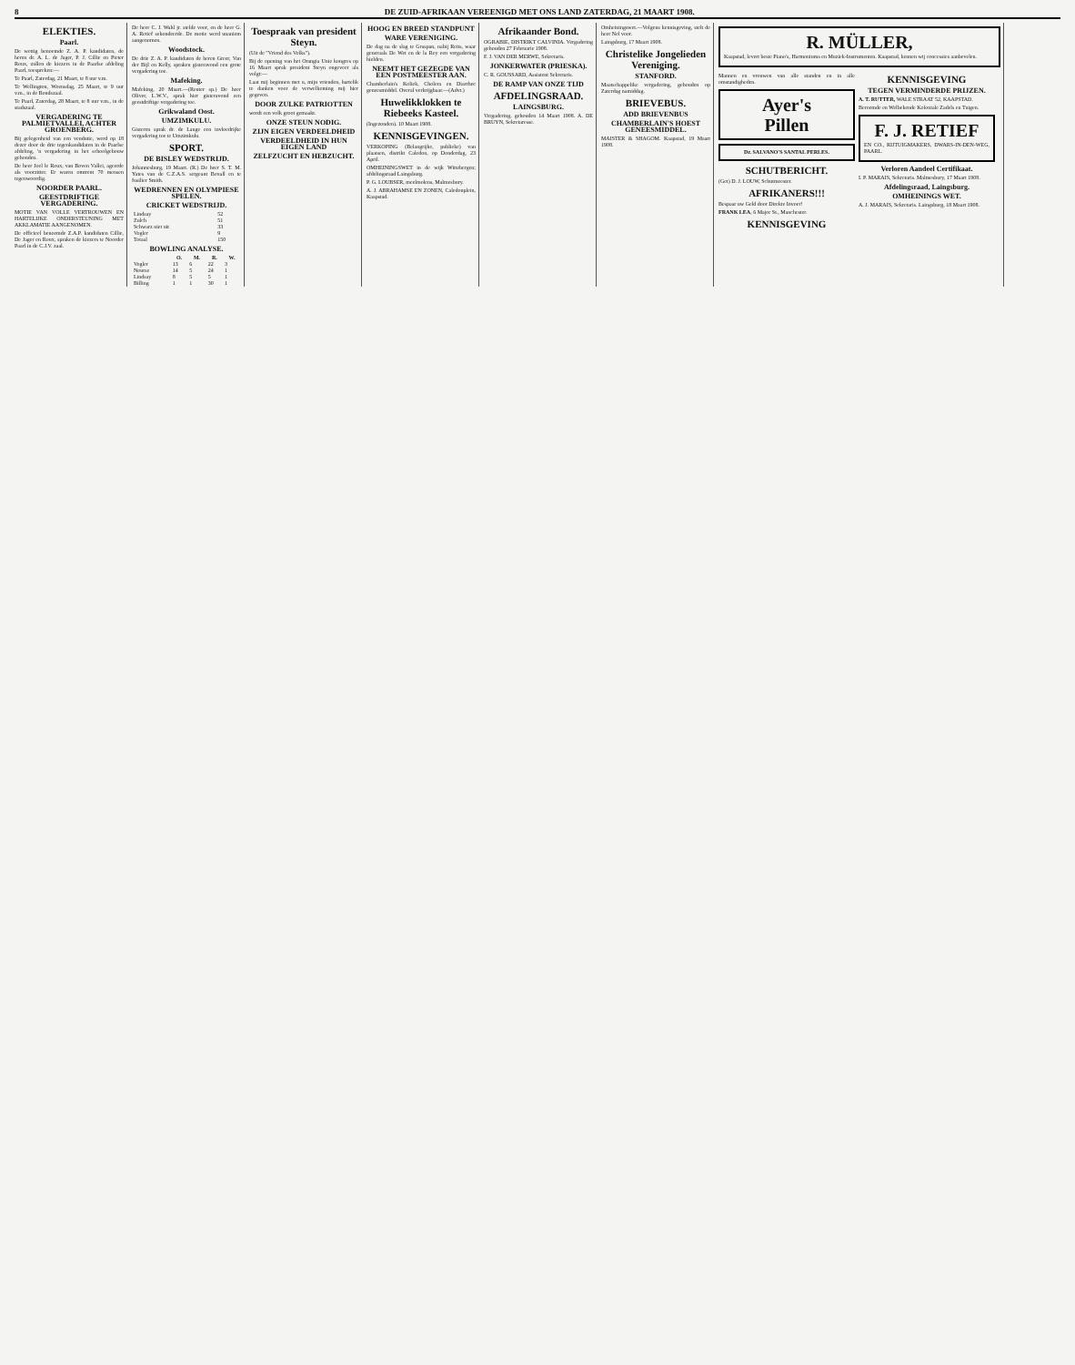8 DE ZUID-AFRIKAAN VEREENIGD MET ONS LAND ZATERDAG, 21 MAART 1908.
ELEKTIES.
Paarl.
De wettig benoemde Z. A. P. kandidaten, de heren dr. A. L. de Jager, P. J. Cillie en Pieter Roux, zullen de kiezers in de Paarlse afdeling Paarl, toespreken:—
Te Paarl, Zaterdag, 21 Maart, te 8 uur v.m.
Te Wellington, Woensdag, 25 Maart, te 9 uur v.m., in de Bondszaal.
Te Paarl, Zaterdag, 28 Maart, te 8 uur v.m., in de stadszaal.
VERGADERING TE PALMIETVALLEI, ACHTER GROENBERG.
Bij gelegenheid van een vendutie, werd op 18 dezer door de drie tegenkandidaten in de Paarlse afdeling, 'n vergadering in het schoolgebouw gehouden.
De heer Joel le Roux, van Boven Vallei, ageerde als voorzitter. Er waren omtrent 70 mensen tegenwoordig.
NOORDER PAARL.
GEESTDRIFTIGE VERGADERING.
MOTIE VAN VOLLE VERTROUWEN EN HARTELIJKE ONDERSTEUNING MET AKKLAMATIE AANGENOMEN.
De officieel benoemde Z.A.P. kandidaten Cillie, De Jager en Roux, spraken de kiezers te Noorder Paarl in de C.J.V. zaal.
De heer C. J. Wahl jr. stelde voor, en de heer G. A. Retief sekondeerde. De motie werd unaniem aangenomen.
Woodstock.
De drie Z. A. P. kandidaten de heren Greer, Van der Bijl en Kelly, spraken gisteravond een grote vergadering toe.
Mafeking.
Mafeking, 20 Maart.—(Reuter sp.) De heer Oliver, L.W.V., sprak hier gisteravond een geestdriftige vergadering toe.
Grikwaland Oost.
UMZIMKULU.
Gisteren sprak dr. de Lange een invloedrijke vergadering toe te Umzimkulu.
SPORT.
DE BISLEY WEDSTRIJD.
Johannesburg, 19 Maart. (R.) De heer S. T. M. Yates van de C.Z.A.S. sergeant Boxall en te fusilier Smith.
WEDRENNEN EN OLYMPIESE SPELEN.
CRICKET WEDSTRIJD.
| Lindsay | 52 |
| Zulch | 51 |
| Schwarz niet uit | 33 |
| Vogler | 9 |
| Totaal | 150 |
BOWLING ANALYSE.
| | O. | M. | R. | W. |
| --- | --- | --- | --- | --- |
| Vogler | 13 | 6 | 22 | 3 |
| Nourse | 14 | 5 | 24 | 1 |
| Lindsay | 8 | 5 | 5 | 1 |
| Billing | 1 | 1 | 30 | 1 |
Toespraak van president Steyn.
(Uit de "Vriend des Volks").
Bij de opening van het Orangia Unie kongres op 16 Maart sprak president Steyn ongeveer als volgt:—
Laat mij beginnen met u, mijn vrienden, hartelik te danken voor de verwelkoming mij hier gegeven.
DOOR ZULKE PATRIOTTEN
wordt een volk groot gemaakt.
ONZE STEUN NODIG.
ZIJN EIGEN VERDEELDHEID
VERDEELDHEID IN HUN EIGEN LAND
ZELFZUCHT EN HEBZUCHT.
HOOG EN BREED STANDPUNT
WARE VERENIGING.
De dag na de slag te Graspan, nabij Reits, waar generaals De Wet en de la Rey een vergadering hielden.
NEEMT HET GEZEGDE VAN EEN POSTMEESTER AAN.
Chamberlain's Koliek, Cholera en Diarrhee geneesmiddel. Overal verkrijgbaar.—(Advt.)
Huwelikklokken te Riebeeks Kasteel.
(Ingezonden). 10 Maart 1908.
KENNISGEVINGEN.
VERKOPING (Belangrijke, publieke) van plaatsen, distrikt Caledon, op Donderdag, 23 April.
OMHEININGSWET in de wijk Wittebergen; afdelingsraad Laingsburg.
P. G. LOUBSER, meelmolens, Malmesbury.
A. J. ABRAHAMSE EN ZONEN, Caledonplein, Kaapstad.
Afrikaander Bond.
OGRABIE, DISTRIKT CALVINIA. Vergadering gehouden 27 Februarie 1908.
F. J. VAN DER MERWE, Sekretaris.
JONKERWATER (PRIESKA).
C. R. GOUSSARD, Assistent Sekretaris.
DE RAMP VAN ONZE TIJD
AFDELINGSRAAD.
LAINGSBURG.
Vergadering, gehouden 14 Maart 1908. A. DE BRUYN, Sekretaresse.
Omheiningswet.—Volgens kennisgeving, stelt de heer Nel voor.
Laingsburg, 17 Maart 1908.
Christelike Jongelieden Vereniging.
STANFORD.
Maatschappelike vergadering, gehouden op Zaterdag namiddag.
BRIEVEBUS.
ADD BRIEVENBUS
CHAMBERLAIN'S HOEST GENEESMIDDEL.
MAISTER & SHAGOM. Kaapstad, 19 Maart 1908.
R. MÜLLER,
Kaapstad, levert beste Piano's, Harmoniums en Muziek-Instrumenten. Kaapstad, kennen wij concessies aanbevelen.
Mannen en vrouwen van alle standen en in alle omstandigheden.
Ayer's
Pillen
Dr. SALVANO'S SANTAL PERLES.
SCHUTBERICHT.
(Get) D. J. LOUW, Schutmeester.
AFRIKANERS!!!
Bespaar uw Geld door Direkte Invoer!
FRANK LEA, 6 Major St., Manchester.
KENNISGEVING
KENNISGEVING
TEGEN VERMINDERDE PRIJZEN.
A. T. RUTTER, WALE STRAAT 52, KAAPSTAD.
Beroemde en Welbekende Koloniale Zadels en Tuigen.
F. J. RETIEF
EN CO., RIJTUIGMAKERS, DWARS-IN-DEN-WEG, PAARL.
Verloren Aandeel Certifikaat.
I. P. MARAIS, Sekretaris. Malmesbury, 17 Maart 1908.
Afdelingsraad, Laingsburg.
OMHEININGS WET.
A. J. MARAIS, Sekretaris. Laingsburg, 18 Maart 1908.